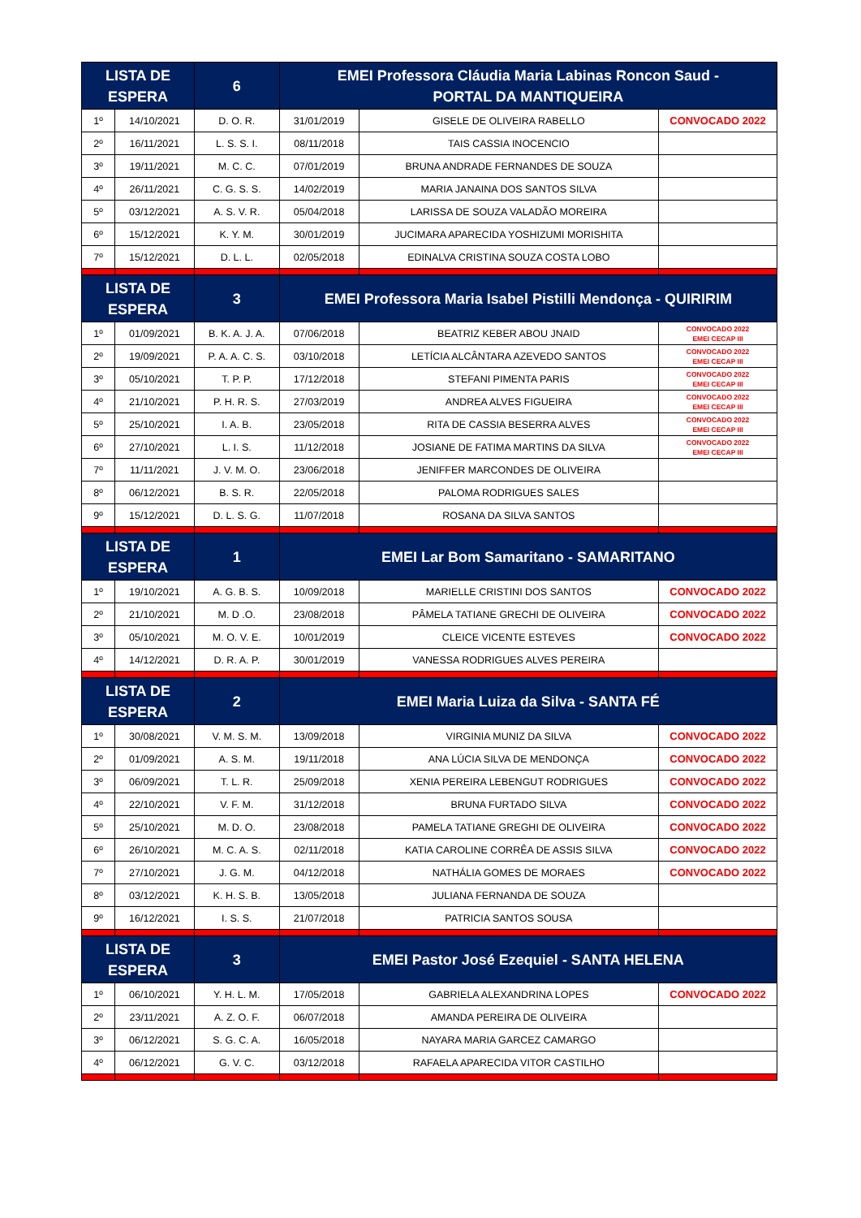| LISTA DE ESPERA | | 6 | EMEI Professora Cláudia Maria Labinas Roncon Saud - PORTAL DA MANTIQUEIRA | | |
| --- | --- | --- | --- | --- | --- |
| 1º | 14/10/2021 | D. O. R. | 31/01/2019 | GISELE DE OLIVEIRA RABELLO | CONVOCADO 2022 |
| 2º | 16/11/2021 | L. S. S. I. | 08/11/2018 | TAIS CASSIA INOCENCIO | |
| 3º | 19/11/2021 | M. C. C. | 07/01/2019 | BRUNA ANDRADE FERNANDES DE SOUZA | |
| 4º | 26/11/2021 | C. G. S. S. | 14/02/2019 | MARIA JANAINA DOS SANTOS SILVA | |
| 5º | 03/12/2021 | A. S. V. R. | 05/04/2018 | LARISSA DE SOUZA VALADÃO MOREIRA | |
| 6º | 15/12/2021 | K. Y. M. | 30/01/2019 | JUCIMARA APARECIDA YOSHIZUMI MORISHITA | |
| 7º | 15/12/2021 | D. L. L. | 02/05/2018 | EDINALVA CRISTINA SOUZA COSTA LOBO | |
| LISTA DE ESPERA | | 3 | EMEI Professora Maria Isabel Pistilli Mendonça - QUIRIRIM | | |
| 1º | 01/09/2021 | B. K. A. J. A. | 07/06/2018 | BEATRIZ KEBER ABOU JNAID | CONVOCADO 2022 EMEI CECAP III |
| 2º | 19/09/2021 | P. A. A. C. S. | 03/10/2018 | LETÍCIA ALCÂNTARA AZEVEDO SANTOS | CONVOCADO 2022 EMEI CECAP III |
| 3º | 05/10/2021 | T. P. P. | 17/12/2018 | STEFANI PIMENTA PARIS | CONVOCADO 2022 EMEI CECAP III |
| 4º | 21/10/2021 | P. H. R. S. | 27/03/2019 | ANDREA ALVES FIGUEIRA | CONVOCADO 2022 EMEI CECAP III |
| 5º | 25/10/2021 | I. A. B. | 23/05/2018 | RITA DE CASSIA BESERRA ALVES | CONVOCADO 2022 EMEI CECAP III |
| 6º | 27/10/2021 | L. I. S. | 11/12/2018 | JOSIANE DE FATIMA MARTINS DA SILVA | CONVOCADO 2022 EMEI CECAP III |
| 7º | 11/11/2021 | J. V. M. O. | 23/06/2018 | JENIFFER MARCONDES DE OLIVEIRA | |
| 8º | 06/12/2021 | B. S. R. | 22/05/2018 | PALOMA RODRIGUES SALES | |
| 9º | 15/12/2021 | D. L. S. G. | 11/07/2018 | ROSANA DA SILVA SANTOS | |
| LISTA DE ESPERA | | 1 | EMEI Lar Bom Samaritano - SAMARITANO | | |
| 1º | 19/10/2021 | A. G. B. S. | 10/09/2018 | MARIELLE CRISTINI DOS SANTOS | CONVOCADO 2022 |
| 2º | 21/10/2021 | M. D .O. | 23/08/2018 | PÂMELA TATIANE GRECHI DE OLIVEIRA | CONVOCADO 2022 |
| 3º | 05/10/2021 | M. O. V. E. | 10/01/2019 | CLEICE VICENTE ESTEVES | CONVOCADO 2022 |
| 4º | 14/12/2021 | D. R. A. P. | 30/01/2019 | VANESSA RODRIGUES ALVES PEREIRA | |
| LISTA DE ESPERA | | 2 | EMEI Maria Luiza da Silva - SANTA FÉ | | |
| 1º | 30/08/2021 | V. M. S. M. | 13/09/2018 | VIRGINIA MUNIZ DA SILVA | CONVOCADO 2022 |
| 2º | 01/09/2021 | A. S. M. | 19/11/2018 | ANA LÚCIA SILVA DE MENDONÇA | CONVOCADO 2022 |
| 3º | 06/09/2021 | T. L. R. | 25/09/2018 | XENIA PEREIRA LEBENGUT RODRIGUES | CONVOCADO 2022 |
| 4º | 22/10/2021 | V. F. M. | 31/12/2018 | BRUNA FURTADO SILVA | CONVOCADO 2022 |
| 5º | 25/10/2021 | M. D. O. | 23/08/2018 | PAMELA TATIANE GREGHI DE OLIVEIRA | CONVOCADO 2022 |
| 6º | 26/10/2021 | M. C. A. S. | 02/11/2018 | KATIA CAROLINE CORRÊA DE ASSIS SILVA | CONVOCADO 2022 |
| 7º | 27/10/2021 | J. G. M. | 04/12/2018 | NATHÁLIA GOMES DE MORAES | CONVOCADO 2022 |
| 8º | 03/12/2021 | K. H. S. B. | 13/05/2018 | JULIANA FERNANDA DE SOUZA | |
| 9º | 16/12/2021 | I. S. S. | 21/07/2018 | PATRICIA SANTOS SOUSA | |
| LISTA DE ESPERA | | 3 | EMEI Pastor José Ezequiel - SANTA HELENA | | |
| 1º | 06/10/2021 | Y. H. L. M. | 17/05/2018 | GABRIELA ALEXANDRINA LOPES | CONVOCADO 2022 |
| 2º | 23/11/2021 | A. Z. O. F. | 06/07/2018 | AMANDA PEREIRA DE OLIVEIRA | |
| 3º | 06/12/2021 | S. G. C. A. | 16/05/2018 | NAYARA MARIA GARCEZ CAMARGO | |
| 4º | 06/12/2021 | G. V. C. | 03/12/2018 | RAFAELA APARECIDA VITOR CASTILHO | |